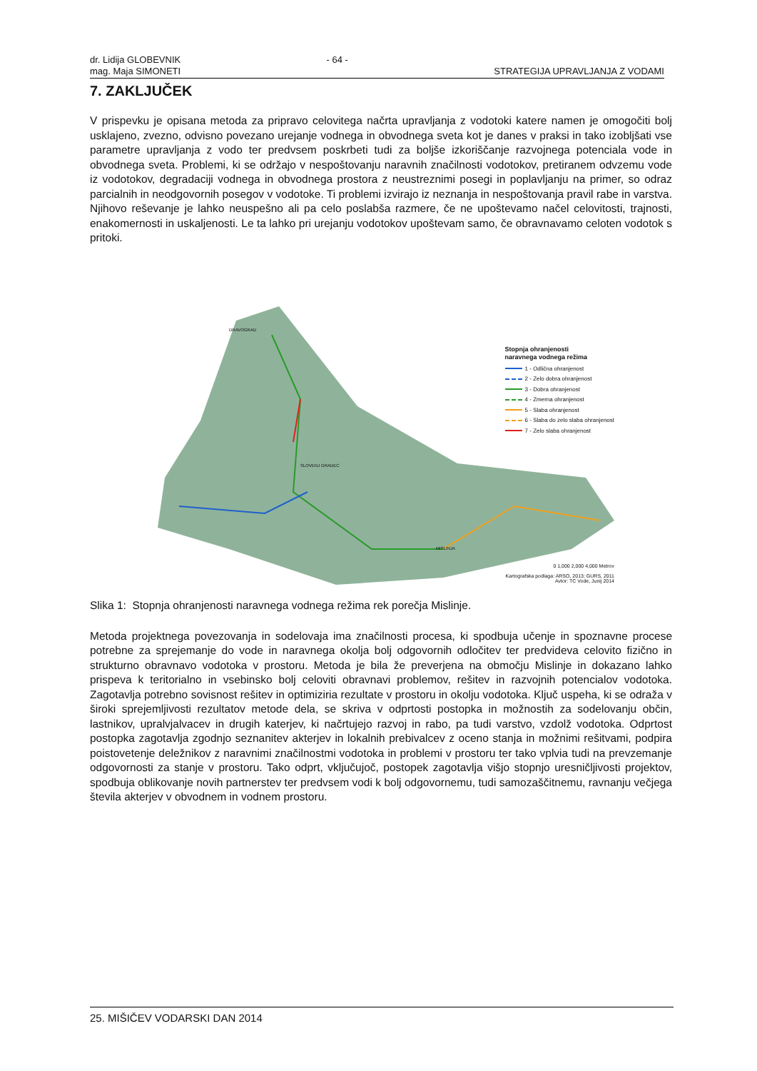dr. Lidija GLOBEVNIK
mag. Maja SIMONETI
- 64 -
STRATEGIJA UPRAVLJANJA Z VODAMI
7. ZAKLJUČEK
V prispevku je opisana metoda za pripravo celovitega načrta upravljanja z vodotoki katere namen je omogočiti bolj usklajeno, zvezno, odvisno povezano urejanje vodnega in obvodnega sveta kot je danes v praksi in tako izobljšati vse parametre upravljanja z vodo ter predvsem poskrbeti tudi za boljše izkoriščanje razvojnega potenciala vode in obvodnega sveta. Problemi, ki se održajo v nespoštovanju naravnih značilnosti vodotokov, pretiranem odvzemu vode iz vodotokov, degradaciji vodnega in obvodnega prostora z neustreznimi posegi in poplavljanju na primer, so odraz parcialnih in neodgovornih posegov v vodotoke. Ti problemi izvirajo iz neznanja in nespoštovanja pravil rabe in varstva. Njihovo reševanje je lahko neuspešno ali pa celo poslabša razmere, če ne upoštevamo načel celovitosti, trajnosti, enakomernosti in uskaljenosti. Le ta lahko pri urejanju vodotokov upoštevam samo, če obravnavamo celoten vodotok s pritoki.
Stopnja ohranjenosti
naravnega vodnega režima
1 - Odlična ohranjenost
2 - Zelo dobra ohranjenost
3 - Dobra ohranjenost
4 - Zmerna ohranjenost
5 - Slaba ohranjenost
6 - Slaba do zelo slaba ohranjenost
7 - Zelo slaba ohranjenost
DRAVOGRAD
SLOVENJ GRADEC
MISLINJA
0 1,000 2,000 4,000 Metrov
Kartografska podlaga: ARSO, 2013; GURS, 2011
Avtor: TC Vode, Junij 2014
Slika 1: Stopnja ohranjenosti naravnega vodnega režima rek porečja Mislinje.
Metoda projektnega povezovanja in sodelovaja ima značilnosti procesa, ki spodbuja učenje in spoznavne procese potrebne za sprejemanje do vode in naravnega okolja bolj odgovornih odločitev ter predvideva celovito fizično in strukturno obravnavo vodotoka v prostoru. Metoda je bila že preverjena na območju Mislinje in dokazano lahko prispeva k teritorialno in vsebinsko bolj celoviti obravnavi problemov, rešitev in razvojnih potencialov vodotoka. Zagotavlja potrebno sovisnost rešitev in optimiziria rezultate v prostoru in okolju vodotoka. Ključ uspeha, ki se odraža v široki sprejemljivosti rezultatov metode dela, se skriva v odprtosti postopka in možnostih za sodelovanju občin, lastnikov, upralvjalvacev in drugih katerjev, ki načrtujejo razvoj in rabo, pa tudi varstvo, vzdolž vodotoka. Odprtost postopka zagotavlja zgodnjo seznanitev akterjev in lokalnih prebivalcev z oceno stanja in možnimi rešitvami, podpira poistovetenje deležnikov z naravnimi značilnostmi vodotoka in problemi v prostoru ter tako vplvia tudi na prevzemanje odgovornosti za stanje v prostoru. Tako odprt, vključujoč, postopek zagotavlja višjo stopnjo uresničljivosti projektov, spodbuja oblikovanje novih partnerstev ter predvsem vodi k bolj odgovornemu, tudi samozaščitnemu, ravnanju večjega števila akterjev v obvodnem in vodnem prostoru.
25. MIŠIČEV VODARSKI DAN 2014